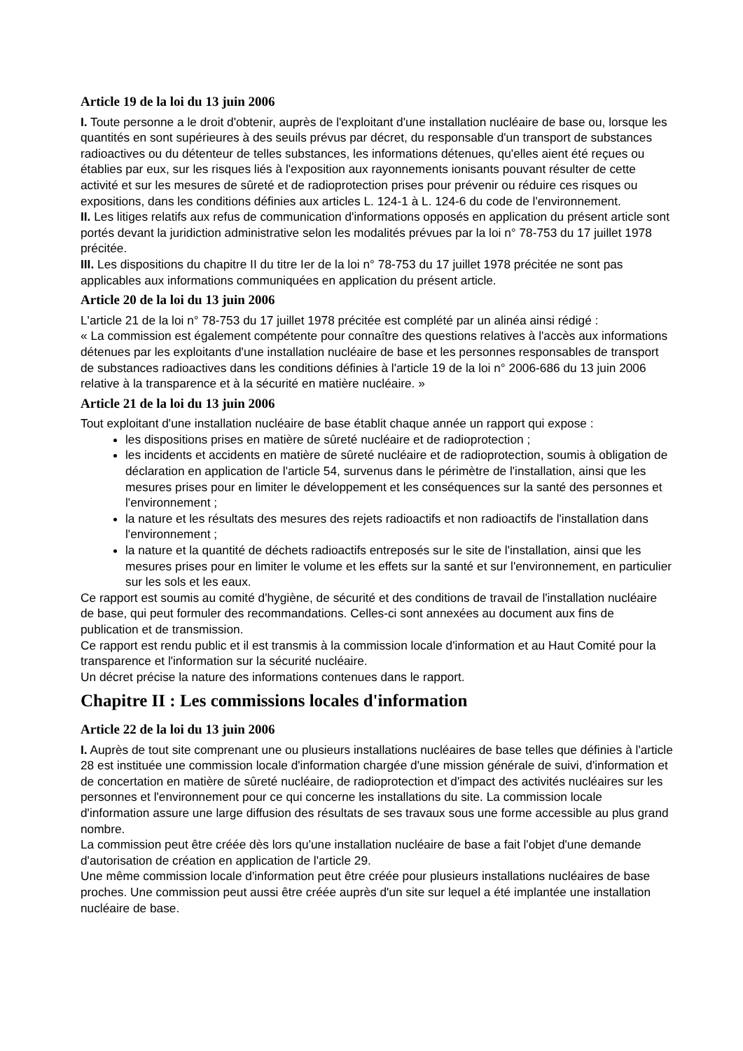Article 19 de la loi du 13 juin 2006
I. Toute personne a le droit d'obtenir, auprès de l'exploitant d'une installation nucléaire de base ou, lorsque les quantités en sont supérieures à des seuils prévus par décret, du responsable d'un transport de substances radioactives ou du détenteur de telles substances, les informations détenues, qu'elles aient été reçues ou établies par eux, sur les risques liés à l'exposition aux rayonnements ionisants pouvant résulter de cette activité et sur les mesures de sûreté et de radioprotection prises pour prévenir ou réduire ces risques ou expositions, dans les conditions définies aux articles L. 124-1 à L. 124-6 du code de l'environnement.
II. Les litiges relatifs aux refus de communication d'informations opposés en application du présent article sont portés devant la juridiction administrative selon les modalités prévues par la loi n° 78-753 du 17 juillet 1978 précitée.
III. Les dispositions du chapitre II du titre Ier de la loi n° 78-753 du 17 juillet 1978 précitée ne sont pas applicables aux informations communiquées en application du présent article.
Article 20 de la loi du 13 juin 2006
L'article 21 de la loi n° 78-753 du 17 juillet 1978 précitée est complété par un alinéa ainsi rédigé :
« La commission est également compétente pour connaître des questions relatives à l'accès aux informations détenues par les exploitants d'une installation nucléaire de base et les personnes responsables de transport de substances radioactives dans les conditions définies à l'article 19 de la loi n° 2006-686 du 13 juin 2006 relative à la transparence et à la sécurité en matière nucléaire. »
Article 21 de la loi du 13 juin 2006
Tout exploitant d'une installation nucléaire de base établit chaque année un rapport qui expose :
les dispositions prises en matière de sûreté nucléaire et de radioprotection ;
les incidents et accidents en matière de sûreté nucléaire et de radioprotection, soumis à obligation de déclaration en application de l'article 54, survenus dans le périmètre de l'installation, ainsi que les mesures prises pour en limiter le développement et les conséquences sur la santé des personnes et l'environnement ;
la nature et les résultats des mesures des rejets radioactifs et non radioactifs de l'installation dans l'environnement ;
la nature et la quantité de déchets radioactifs entreposés sur le site de l'installation, ainsi que les mesures prises pour en limiter le volume et les effets sur la santé et sur l'environnement, en particulier sur les sols et les eaux.
Ce rapport est soumis au comité d'hygiène, de sécurité et des conditions de travail de l'installation nucléaire de base, qui peut formuler des recommandations. Celles-ci sont annexées au document aux fins de publication et de transmission.
Ce rapport est rendu public et il est transmis à la commission locale d'information et au Haut Comité pour la transparence et l'information sur la sécurité nucléaire.
Un décret précise la nature des informations contenues dans le rapport.
Chapitre II : Les commissions locales d'information
Article 22 de la loi du 13 juin 2006
I. Auprès de tout site comprenant une ou plusieurs installations nucléaires de base telles que définies à l'article 28 est instituée une commission locale d'information chargée d'une mission générale de suivi, d'information et de concertation en matière de sûreté nucléaire, de radioprotection et d'impact des activités nucléaires sur les personnes et l'environnement pour ce qui concerne les installations du site. La commission locale d'information assure une large diffusion des résultats de ses travaux sous une forme accessible au plus grand nombre.
La commission peut être créée dès lors qu'une installation nucléaire de base a fait l'objet d'une demande d'autorisation de création en application de l'article 29.
Une même commission locale d'information peut être créée pour plusieurs installations nucléaires de base proches. Une commission peut aussi être créée auprès d'un site sur lequel a été implantée une installation nucléaire de base.